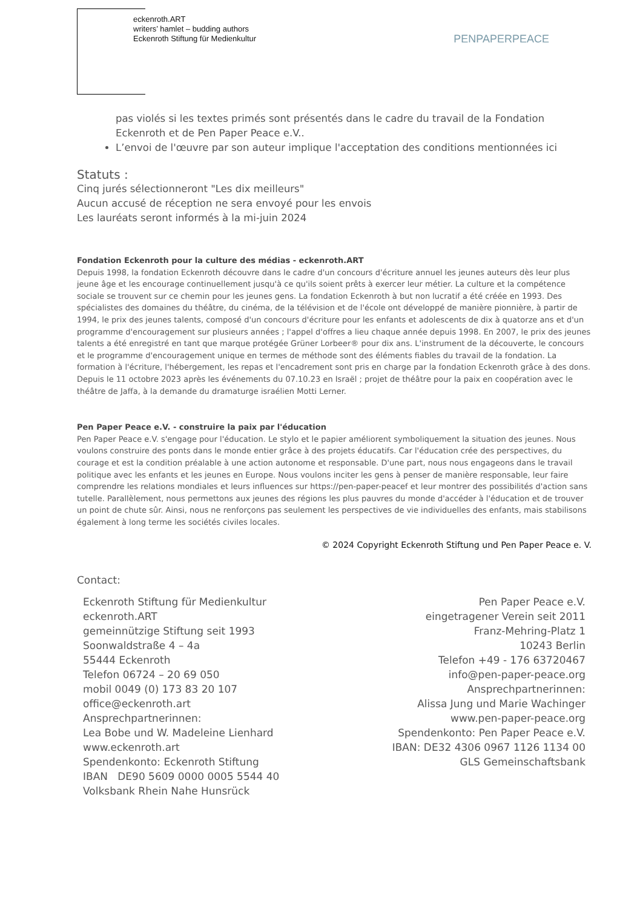eckenroth.ART
writers’ hamlet – budding authors
Eckenroth Stiftung für Medienkultur
PENPAPERPEACE
pas violés si les textes primés sont présentés dans le cadre du travail de la Fondation Eckenroth et de Pen Paper Peace e.V..
L’envoi de l'œuvre par son auteur implique l'acceptation des conditions mentionnées ici
Statuts :
Cinq jurés sélectionneront "Les dix meilleurs"
Aucun accusé de réception ne sera envoyé pour les envois
Les lauréats seront informés à la mi-juin 2024
Fondation Eckenroth pour la culture des médias - eckenroth.ART
Depuis 1998, la fondation Eckenroth découvre dans le cadre d'un concours d'écriture annuel les jeunes auteurs dès leur plus jeune âge et les encourage continuellement jusqu'à ce qu'ils soient prêts à exercer leur métier. La culture et la compétence sociale se trouvent sur ce chemin pour les jeunes gens. La fondation Eckenroth à but non lucratif a été créée en 1993. Des spécialistes des domaines du théâtre, du cinéma, de la télévision et de l'école ont développé de manière pionnière, à partir de 1994, le prix des jeunes talents, composé d'un concours d'écriture pour les enfants et adolescents de dix à quatorze ans et d'un programme d'encouragement sur plusieurs années ; l'appel d'offres a lieu chaque année depuis 1998. En 2007, le prix des jeunes talents a été enregistré en tant que marque protégée Grüner Lorbeer® pour dix ans. L'instrument de la découverte, le concours et le programme d'encouragement unique en termes de méthode sont des éléments fiables du travail de la fondation. La formation à l'écriture, l'hébergement, les repas et l'encadrement sont pris en charge par la fondation Eckenroth grâce à des dons. Depuis le 11 octobre 2023 après les événements du 07.10.23 en Israël ; projet de théâtre pour la paix en coopération avec le théâtre de Jaffa, à la demande du dramaturge israélien Motti Lerner.
Pen Paper Peace e.V. - construire la paix par l'éducation
Pen Paper Peace e.V. s'engage pour l'éducation. Le stylo et le papier améliorent symboliquement la situation des jeunes. Nous voulons construire des ponts dans le monde entier grâce à des projets éducatifs. Car l'éducation crée des perspectives, du courage et est la condition préalable à une action autonome et responsable. D'une part, nous nous engageons dans le travail politique avec les enfants et les jeunes en Europe. Nous voulons inciter les gens à penser de manière responsable, leur faire comprendre les relations mondiales et leurs influences sur https://pen-paper-peacef et leur montrer des possibilités d'action sans tutelle. Parallèlement, nous permettons aux jeunes des régions les plus pauvres du monde d'accéder à l'éducation et de trouver un point de chute sûr. Ainsi, nous ne renforçons pas seulement les perspectives de vie individuelles des enfants, mais stabilisons également à long terme les sociétés civiles locales.
© 2024 Copyright Eckenroth Stiftung und Pen Paper Peace e. V.
Contact:
Eckenroth Stiftung für Medienkultur
eckenroth.ART
gemeinnützige Stiftung seit 1993
Soonwaldstraße 4 – 4a
55444 Eckenroth
Telefon 06724 – 20 69 050
mobil 0049 (0) 173 83 20 107
office@eckenroth.art
Ansprechpartnerinnen:
Lea Bobe und W. Madeleine Lienhard
www.eckenroth.art
Spendenkonto: Eckenroth Stiftung
IBAN DE90 5609 0000 0005 5544 40
Volksbank Rhein Nahe Hunsrück
Pen Paper Peace e.V.
eingetragener Verein seit 2011
Franz-Mehring-Platz 1
10243 Berlin
Telefon +49 - 176 63720467
info@pen-paper-peace.org
Ansprechpartnerinnen:
Alissa Jung und Marie Wachinger
www.pen-paper-peace.org
Spendenkonto: Pen Paper Peace e.V.
IBAN: DE32 4306 0967 1126 1134 00
GLS Gemeinschaftsbank